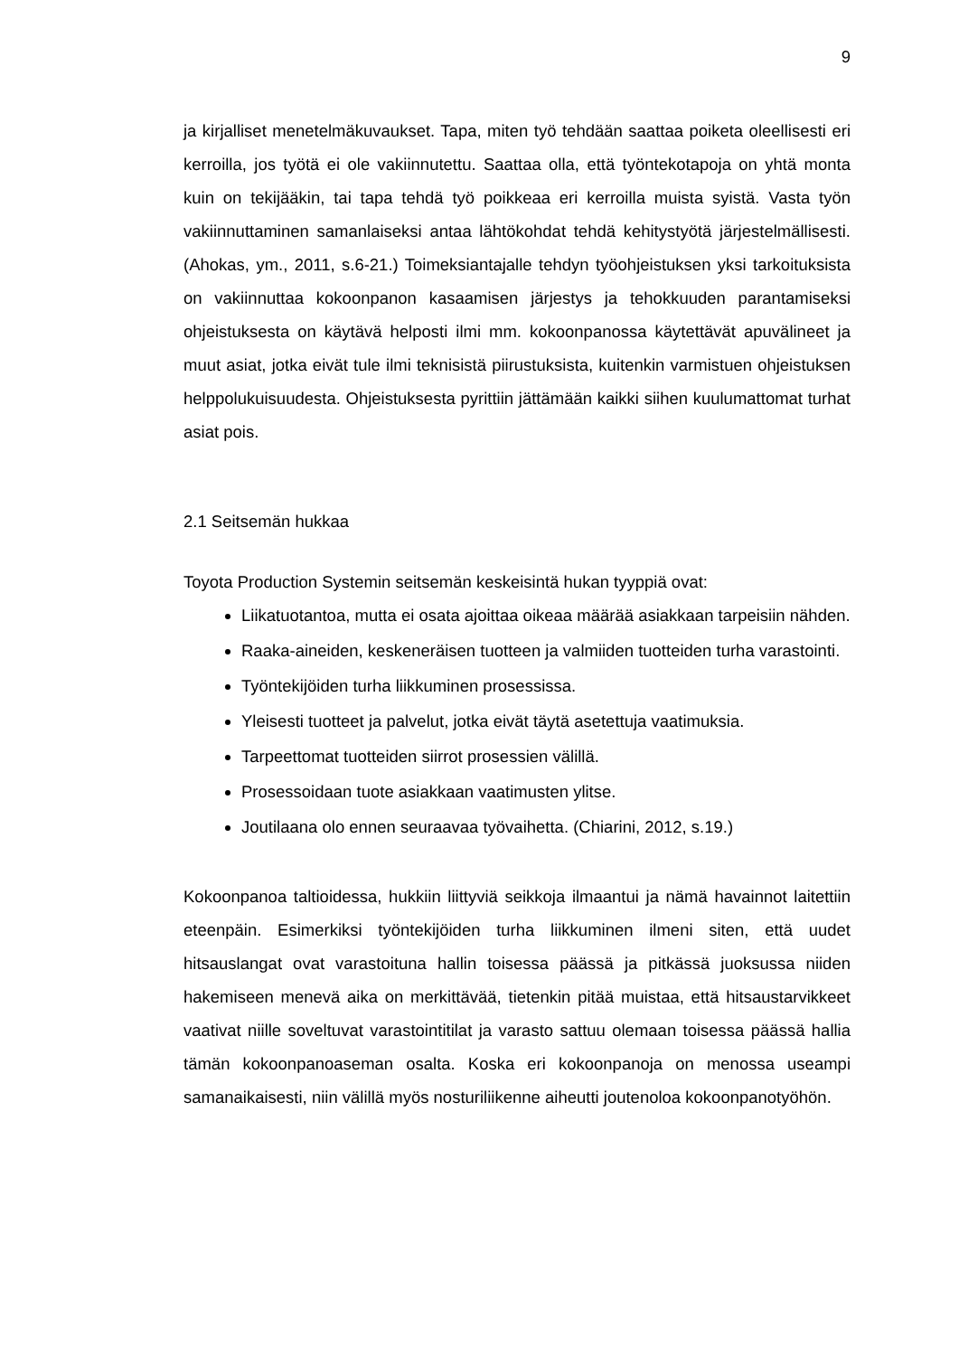9
ja kirjalliset menetelmäkuvaukset. Tapa, miten työ tehdään saattaa poiketa oleellisesti eri kerroilla, jos työtä ei ole vakiinnutettu. Saattaa olla, että työntekotapoja on yhtä monta kuin on tekijääkin, tai tapa tehdä työ poikkeaa eri kerroilla muista syistä. Vasta työn vakiinnuttaminen samanlaiseksi antaa lähtökohdat tehdä kehitystyötä järjestelmällisesti. (Ahokas, ym., 2011, s.6-21.) Toimeksiantajalle tehdyn työohjeistuksen yksi tarkoituksista on vakiinnuttaa kokoonpanon kasaamisen järjestys ja tehokkuuden parantamiseksi ohjeistuksesta on käytävä helposti ilmi mm. kokoonpanossa käytettävät apuvälineet ja muut asiat, jotka eivät tule ilmi teknisistä piirustuksista, kuitenkin varmistuen ohjeistuksen helppolukuisuudesta. Ohjeistuksesta pyrittiin jättämään kaikki siihen kuulumattomat turhat asiat pois.
2.1 Seitsemän hukkaa
Toyota Production Systemin seitsemän keskeisintä hukan tyyppiä ovat:
Liikatuotantoa, mutta ei osata ajoittaa oikeaa määrää asiakkaan tarpeisiin nähden.
Raaka-aineiden, keskeneräisen tuotteen ja valmiiden tuotteiden turha varastointi.
Työntekijöiden turha liikkuminen prosessissa.
Yleisesti tuotteet ja palvelut, jotka eivät täytä asetettuja vaatimuksia.
Tarpeettomat tuotteiden siirrot prosessien välillä.
Prosessoidaan tuote asiakkaan vaatimusten ylitse.
Joutilaana olo ennen seuraavaa työvaihetta. (Chiarini, 2012, s.19.)
Kokoonpanoa taltioidessa, hukkiin liittyviä seikkoja ilmaantui ja nämä havainnot laitettiin eteenpäin. Esimerkiksi työntekijöiden turha liikkuminen ilmeni siten, että uudet hitsauslangat ovat varastoituna hallin toisessa päässä ja pitkässä juoksussa niiden hakemiseen menevä aika on merkittävää, tietenkin pitää muistaa, että hitsaustarvikkeet vaativat niille soveltuvat varastointitilat ja varasto sattuu olemaan toisessa päässä hallia tämän kokoonpanoaseman osalta. Koska eri kokoonpanoja on menossa useampi samanaikaisesti, niin välillä myös nosturiliikenne aiheutti joutenoloa kokoonpanotyöhön.